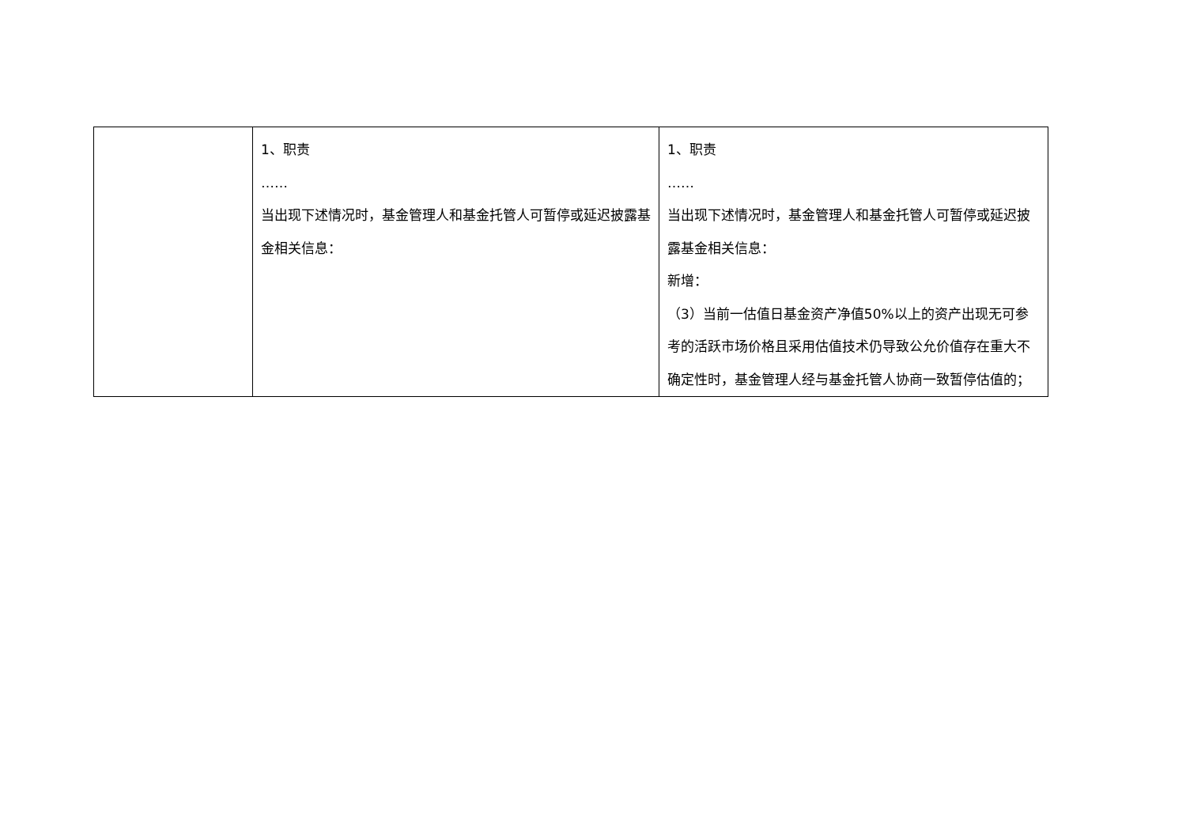| | 1、职责 …… 当出现下述情况时，基金管理人和基金托管人可暂停或延迟披露基金相关信息： | 1、职责 …… 当出现下述情况时，基金管理人和基金托管人可暂停或延迟披露基金相关信息： 新增： （3）当前一估值日基金资产净值50%以上的资产出现无可参考的活跃市场价格且采用估值技术仍导致公允价值存在重大不确定性时，基金管理人经与基金托管人协商一致暂停估值的； |